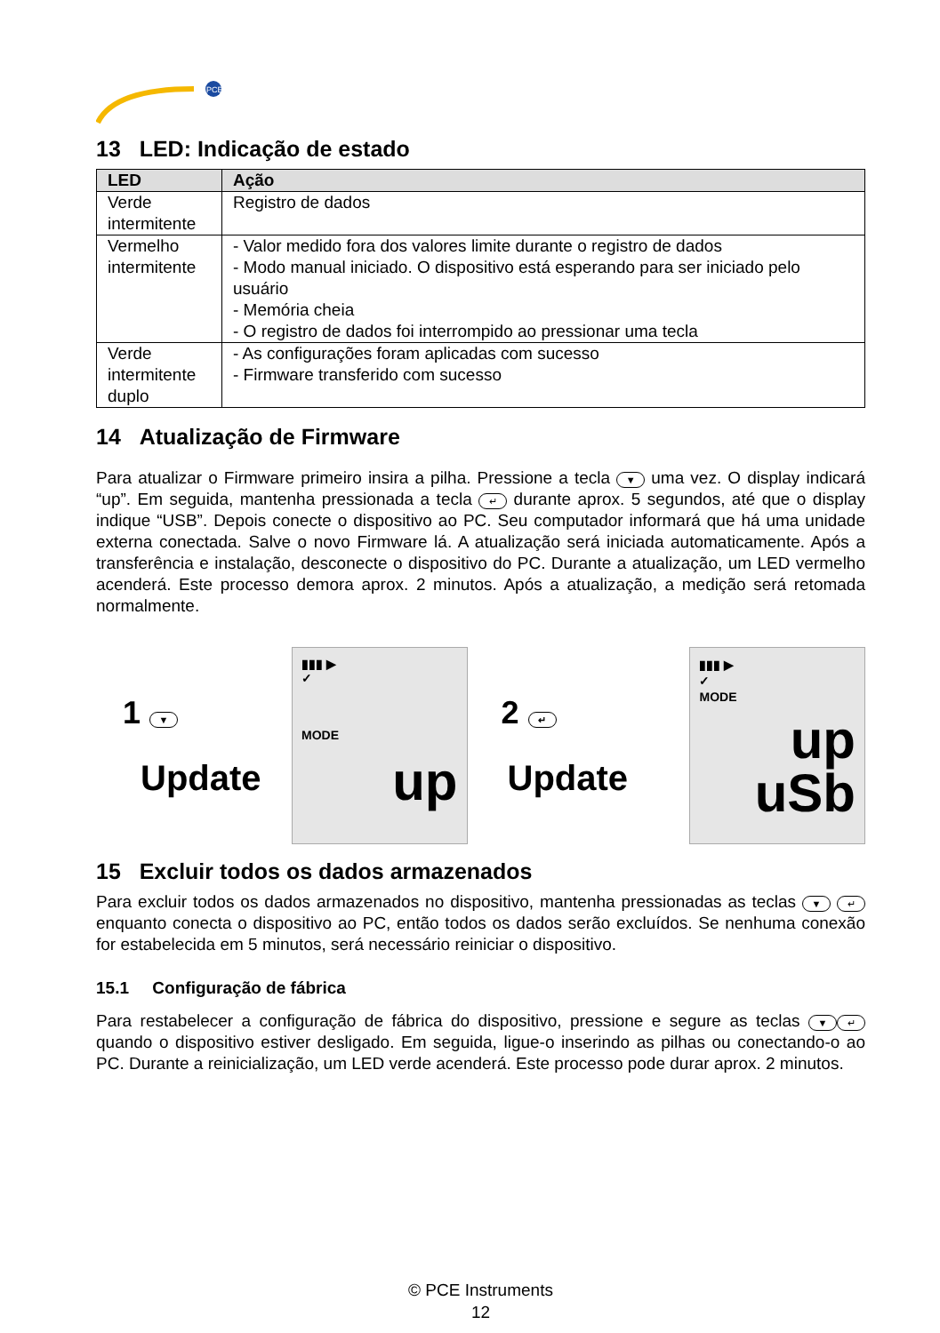PCE
13 LED: Indicação de estado
| LED | Ação |
| --- | --- |
| Verde intermitente | Registro de dados |
| Vermelho intermitente | - Valor medido fora dos valores limite durante o registro de dados - Modo manual iniciado. O dispositivo está esperando para ser iniciado pelo usuário - Memória cheia - O registro de dados foi interrompido ao pressionar uma tecla |
| Verde intermitente duplo | - As configurações foram aplicadas com sucesso - Firmware transferido com sucesso |
14 Atualização de Firmware
Para atualizar o Firmware primeiro insira a pilha. Pressione a tecla ▼ uma vez. O display indicará “up”. Em seguida, mantenha pressionada a tecla ↵ durante aprox. 5 segundos, até que o display indique “USB”. Depois conecte o dispositivo ao PC. Seu computador informará que há uma unidade externa conectada. Salve o novo Firmware lá. A atualização será iniciada automaticamente. Após a transferência e instalação, desconecte o dispositivo do PC. Durante a atualização, um LED vermelho acenderá. Este processo demora aprox. 2 minutos. Após a atualização, a medição será retomada normalmente.
1 ▼
Update
▮▮▮ ▶
✓
MODE
up
2 ↵
Update
▮▮▮ ▶
✓
MODE
up
uSb
15 Excluir todos os dados armazenados
Para excluir todos os dados armazenados no dispositivo, mantenha pressionadas as teclas ▼ ↵ enquanto conecta o dispositivo ao PC, então todos os dados serão excluídos. Se nenhuma conexão for estabelecida em 5 minutos, será necessário reiniciar o dispositivo.
15.1 Configuração de fábrica
Para restabelecer a configuração de fábrica do dispositivo, pressione e segure as teclas ▼ ↵ quando o dispositivo estiver desligado. Em seguida, ligue-o inserindo as pilhas ou conectando-o ao PC. Durante a reinicialização, um LED verde acenderá. Este processo pode durar aprox. 2 minutos.
© PCE Instruments
12